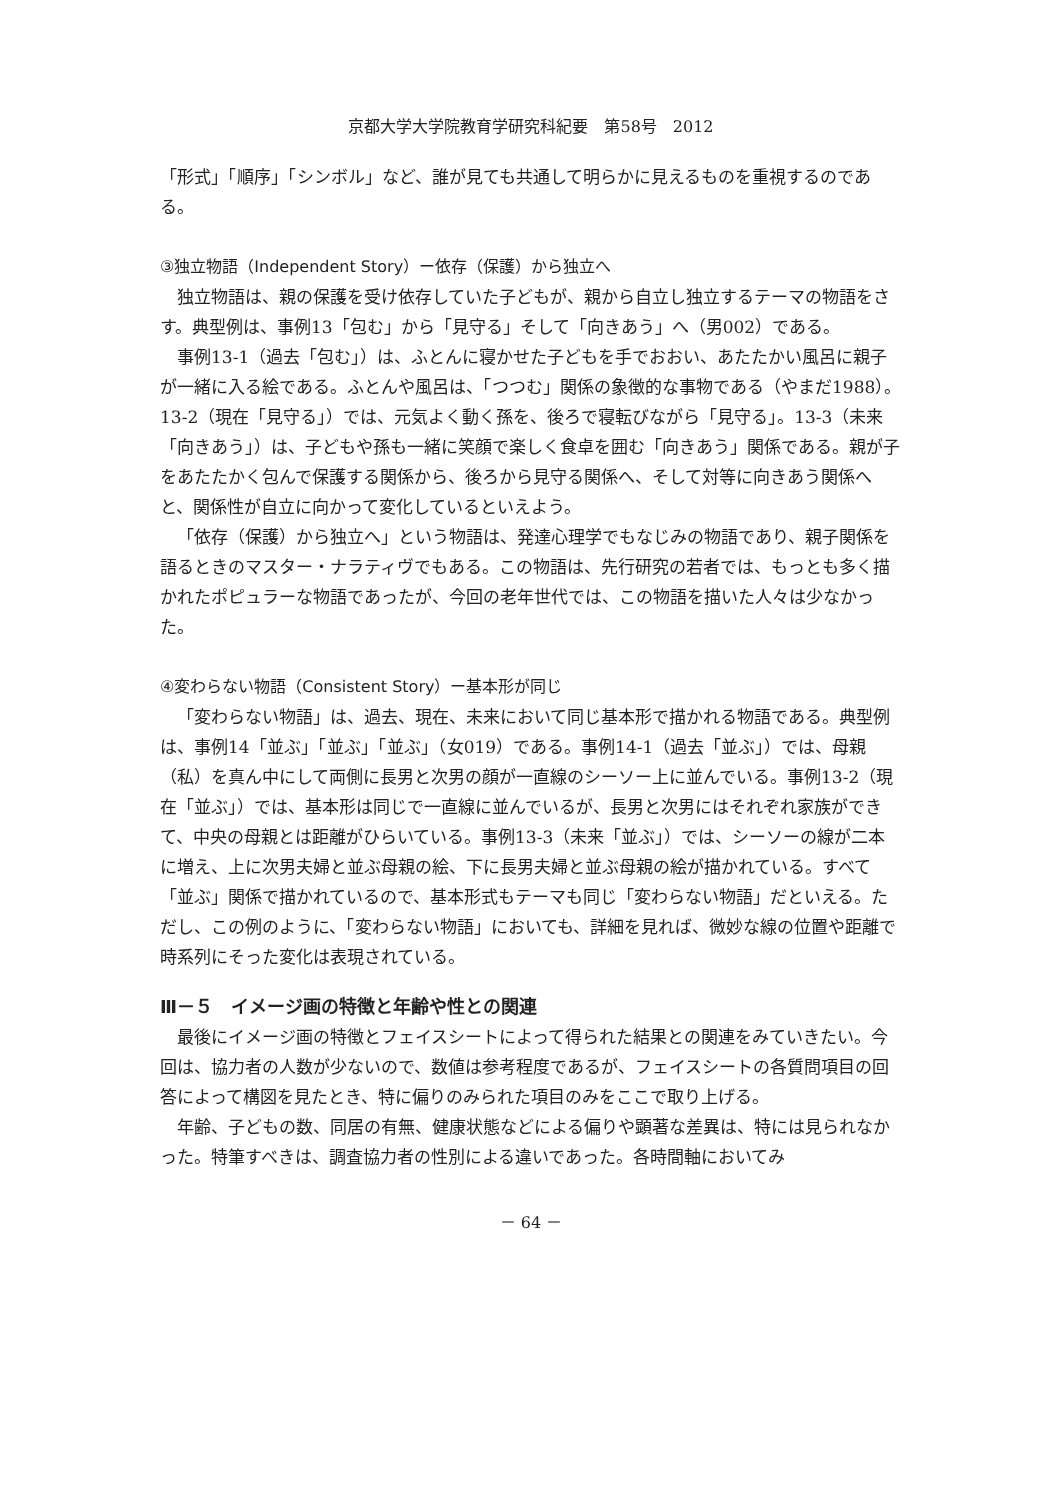京都大学大学院教育学研究科紀要　第58号　2012
「形式」「順序」「シンボル」など、誰が見ても共通して明らかに見えるものを重視するのである。
③独立物語（Independent Story）ー依存（保護）から独立へ
独立物語は、親の保護を受け依存していた子どもが、親から自立し独立するテーマの物語をさす。典型例は、事例13「包む」から「見守る」そして「向きあう」へ（男002）である。
事例13-1（過去「包む」）は、ふとんに寝かせた子どもを手でおおい、あたたかい風呂に親子が一緒に入る絵である。ふとんや風呂は、「つつむ」関係の象徴的な事物である（やまだ1988）。13-2（現在「見守る」）では、元気よく動く孫を、後ろで寝転びながら「見守る」。13-3（未来「向きあう」）は、子どもや孫も一緒に笑顔で楽しく食卓を囲む「向きあう」関係である。親が子をあたたかく包んで保護する関係から、後ろから見守る関係へ、そして対等に向きあう関係へと、関係性が自立に向かって変化しているといえよう。
「依存（保護）から独立へ」という物語は、発達心理学でもなじみの物語であり、親子関係を語るときのマスター・ナラティヴでもある。この物語は、先行研究の若者では、もっとも多く描かれたポピュラーな物語であったが、今回の老年世代では、この物語を描いた人々は少なかった。
④変わらない物語（Consistent Story）ー基本形が同じ
「変わらない物語」は、過去、現在、未来において同じ基本形で描かれる物語である。典型例は、事例14「並ぶ」「並ぶ」「並ぶ」（女019）である。事例14-1（過去「並ぶ」）では、母親（私）を真ん中にして両側に長男と次男の顔が一直線のシーソー上に並んでいる。事例13-2（現在「並ぶ」）では、基本形は同じで一直線に並んでいるが、長男と次男にはそれぞれ家族ができて、中央の母親とは距離がひらいている。事例13-3（未来「並ぶ」）では、シーソーの線が二本に増え、上に次男夫婦と並ぶ母親の絵、下に長男夫婦と並ぶ母親の絵が描かれている。すべて「並ぶ」関係で描かれているので、基本形式もテーマも同じ「変わらない物語」だといえる。ただし、この例のように、「変わらない物語」においても、詳細を見れば、微妙な線の位置や距離で時系列にそった変化は表現されている。
Ⅲ－５　イメージ画の特徴と年齢や性との関連
最後にイメージ画の特徴とフェイスシートによって得られた結果との関連をみていきたい。今回は、協力者の人数が少ないので、数値は参考程度であるが、フェイスシートの各質問項目の回答によって構図を見たとき、特に偏りのみられた項目のみをここで取り上げる。
年齢、子どもの数、同居の有無、健康状態などによる偏りや顕著な差異は、特には見られなかった。特筆すべきは、調査協力者の性別による違いであった。各時間軸においてみ
－ 64 －